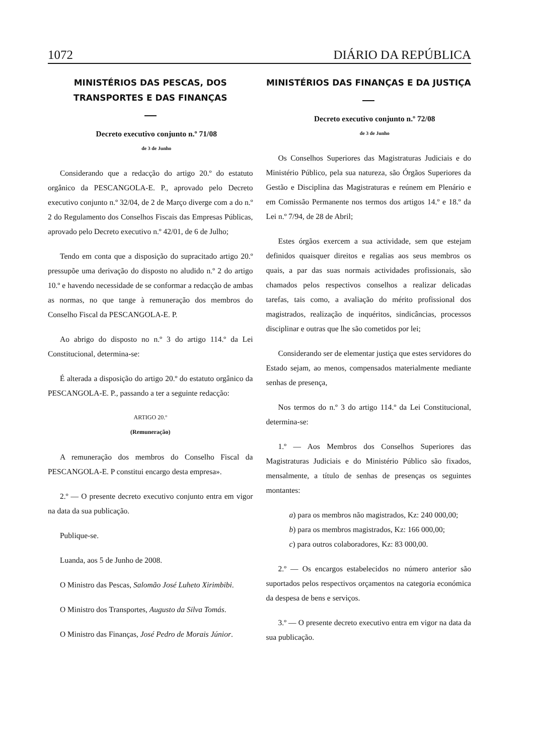1072 DIÁRIO DA REPÚBLICA
MINISTÉRIOS DAS PESCAS, DOS TRANSPORTES E DAS FINANÇAS
Decreto executivo conjunto n.º 71/08
de 3 de Junho
Considerando que a redacção do artigo 20.º do estatuto orgânico da PESCANGOLA-E. P., aprovado pelo Decreto executivo conjunto n.º 32/04, de 2 de Março diverge com a do n.º 2 do Regulamento dos Conselhos Fiscais das Empresas Públicas, aprovado pelo Decreto executivo n.º 42/01, de 6 de Julho;
Tendo em conta que a disposição do supracitado artigo 20.º pressupõe uma derivação do disposto no aludido n.º 2 do artigo 10.º e havendo necessidade de se conformar a redacção de ambas as normas, no que tange à remuneração dos membros do Conselho Fiscal da PESCANGOLA-E. P.
Ao abrigo do disposto no n.º 3 do artigo 114.º da Lei Constitucional, determina-se:
É alterada a disposição do artigo 20.º do estatuto orgânico da PESCANGOLA-E. P., passando a ter a seguinte redacção:
ARTIGO 20.º
(Remuneração)
A remuneração dos membros do Conselho Fiscal da PESCANGOLA-E. P constitui encargo desta empresa».
2.º — O presente decreto executivo conjunto entra em vigor na data da sua publicação.
Publique-se.
Luanda, aos 5 de Junho de 2008.
O Ministro das Pescas, Salomão José Luheto Xirimbibi.
O Ministro dos Transportes, Augusto da Silva Tomás.
O Ministro das Finanças, José Pedro de Morais Júnior.
MINISTÉRIOS DAS FINANÇAS E DA JUSTIÇA
Decreto executivo conjunto n.º 72/08
de 3 de Junho
Os Conselhos Superiores das Magistraturas Judiciais e do Ministério Público, pela sua natureza, são Órgãos Superiores da Gestão e Disciplina das Magistraturas e reúnem em Plenário e em Comissão Permanente nos termos dos artigos 14.º e 18.º da Lei n.º 7/94, de 28 de Abril;
Estes órgãos exercem a sua actividade, sem que estejam definidos quaisquer direitos e regalias aos seus membros os quais, a par das suas normais actividades profissionais, são chamados pelos respectivos conselhos a realizar delicadas tarefas, tais como, a avaliação do mérito profissional dos magistrados, realização de inquéritos, sindicâncias, processos disciplinar e outras que lhe são cometidos por lei;
Considerando ser de elementar justiça que estes servidores do Estado sejam, ao menos, compensados materialmente mediante senhas de presença,
Nos termos do n.º 3 do artigo 114.º da Lei Constitucional, determina-se:
1.º — Aos Membros dos Conselhos Superiores das Magistraturas Judiciais e do Ministério Público são fixados, mensalmente, a título de senhas de presenças os seguintes montantes:
a) para os membros não magistrados, Kz: 240 000,00;
b) para os membros magistrados, Kz: 166 000,00;
c) para outros colaboradores, Kz: 83 000,00.
2.º — Os encargos estabelecidos no número anterior são suportados pelos respectivos orçamentos na categoria económica da despesa de bens e serviços.
3.º — O presente decreto executivo entra em vigor na data da sua publicação.